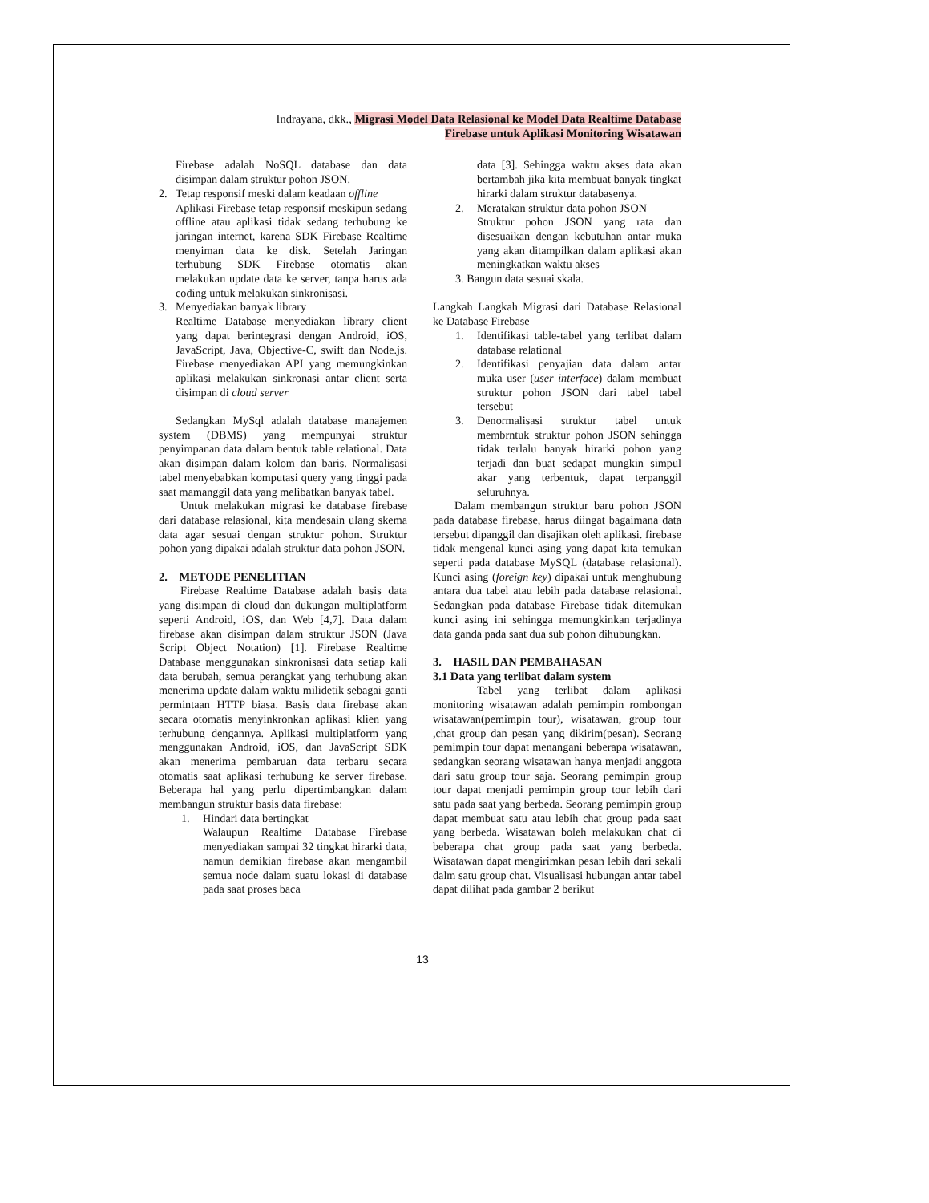Indrayana, dkk., Migrasi Model Data Relasional ke Model Data Realtime Database Firebase untuk Aplikasi Monitoring Wisatawan
Firebase adalah NoSQL database dan data disimpan dalam struktur pohon JSON.
2. Tetap responsif meski dalam keadaan offline
Aplikasi Firebase tetap responsif meskipun sedang offline atau aplikasi tidak sedang terhubung ke jaringan internet, karena SDK Firebase Realtime menyiman data ke disk. Setelah Jaringan terhubung SDK Firebase otomatis akan melakukan update data ke server, tanpa harus ada coding untuk melakukan sinkronisasi.
3. Menyediakan banyak library
Realtime Database menyediakan library client yang dapat berintegrasi dengan Android, iOS, JavaScript, Java, Objective-C, swift dan Node.js. Firebase menyediakan API yang memungkinkan aplikasi melakukan sinkronasi antar client serta disimpan di cloud server
Sedangkan MySql adalah database manajemen system (DBMS) yang mempunyai struktur penyimpanan data dalam bentuk table relational. Data akan disimpan dalam kolom dan baris. Normalisasi tabel menyebabkan komputasi query yang tinggi pada saat mamanggil data yang melibatkan banyak tabel.
Untuk melakukan migrasi ke database firebase dari database relasional, kita mendesain ulang skema data agar sesuai dengan struktur pohon. Struktur pohon yang dipakai adalah struktur data pohon JSON.
2. METODE PENELITIAN
Firebase Realtime Database adalah basis data yang disimpan di cloud dan dukungan multiplatform seperti Android, iOS, dan Web [4,7]. Data dalam firebase akan disimpan dalam struktur JSON (Java Script Object Notation) [1]. Firebase Realtime Database menggunakan sinkronisasi data setiap kali data berubah, semua perangkat yang terhubung akan menerima update dalam waktu milidetik sebagai ganti permintaan HTTP biasa. Basis data firebase akan secara otomatis menyinkronkan aplikasi klien yang terhubung dengannya. Aplikasi multiplatform yang menggunakan Android, iOS, dan JavaScript SDK akan menerima pembaruan data terbaru secara otomatis saat aplikasi terhubung ke server firebase. Beberapa hal yang perlu dipertimbangkan dalam membangun struktur basis data firebase:
1. Hindari data bertingkat
Walaupun Realtime Database Firebase menyediakan sampai 32 tingkat hirarki data, namun demikian firebase akan mengambil semua node dalam suatu lokasi di database pada saat proses baca
data [3]. Sehingga waktu akses data akan bertambah jika kita membuat banyak tingkat hirarki dalam struktur databasenya.
2. Meratakan struktur data pohon JSON
Struktur pohon JSON yang rata dan disesuaikan dengan kebutuhan antar muka yang akan ditampilkan dalam aplikasi akan meningkatkan waktu akses
3. Bangun data sesuai skala.
Langkah Langkah Migrasi dari Database Relasional ke Database Firebase
1. Identifikasi table-tabel yang terlibat dalam database relational
2. Identifikasi penyajian data dalam antar muka user (user interface) dalam membuat struktur pohon JSON dari tabel tabel tersebut
3. Denormalisasi struktur tabel untuk membrntuk struktur pohon JSON sehingga tidak terlalu banyak hirarki pohon yang terjadi dan buat sedapat mungkin simpul akar yang terbentuk, dapat terpanggil seluruhnya.
Dalam membangun struktur baru pohon JSON pada database firebase, harus diingat bagaimana data tersebut dipanggil dan disajikan oleh aplikasi. firebase tidak mengenal kunci asing yang dapat kita temukan seperti pada database MySQL (database relasional). Kunci asing (foreign key) dipakai untuk menghubung antara dua tabel atau lebih pada database relasional. Sedangkan pada database Firebase tidak ditemukan kunci asing ini sehingga memungkinkan terjadinya data ganda pada saat dua sub pohon dihubungkan.
3. HASIL DAN PEMBAHASAN
3.1 Data yang terlibat dalam system
Tabel yang terlibat dalam aplikasi monitoring wisatawan adalah pemimpin rombongan wisatawan(pemimpin tour), wisatawan, group tour ,chat group dan pesan yang dikirim(pesan). Seorang pemimpin tour dapat menangani beberapa wisatawan, sedangkan seorang wisatawan hanya menjadi anggota dari satu group tour saja. Seorang pemimpin group tour dapat menjadi pemimpin group tour lebih dari satu pada saat yang berbeda. Seorang pemimpin group dapat membuat satu atau lebih chat group pada saat yang berbeda. Wisatawan boleh melakukan chat di beberapa chat group pada saat yang berbeda. Wisatawan dapat mengirimkan pesan lebih dari sekali dalm satu group chat. Visualisasi hubungan antar tabel dapat dilihat pada gambar 2 berikut
13